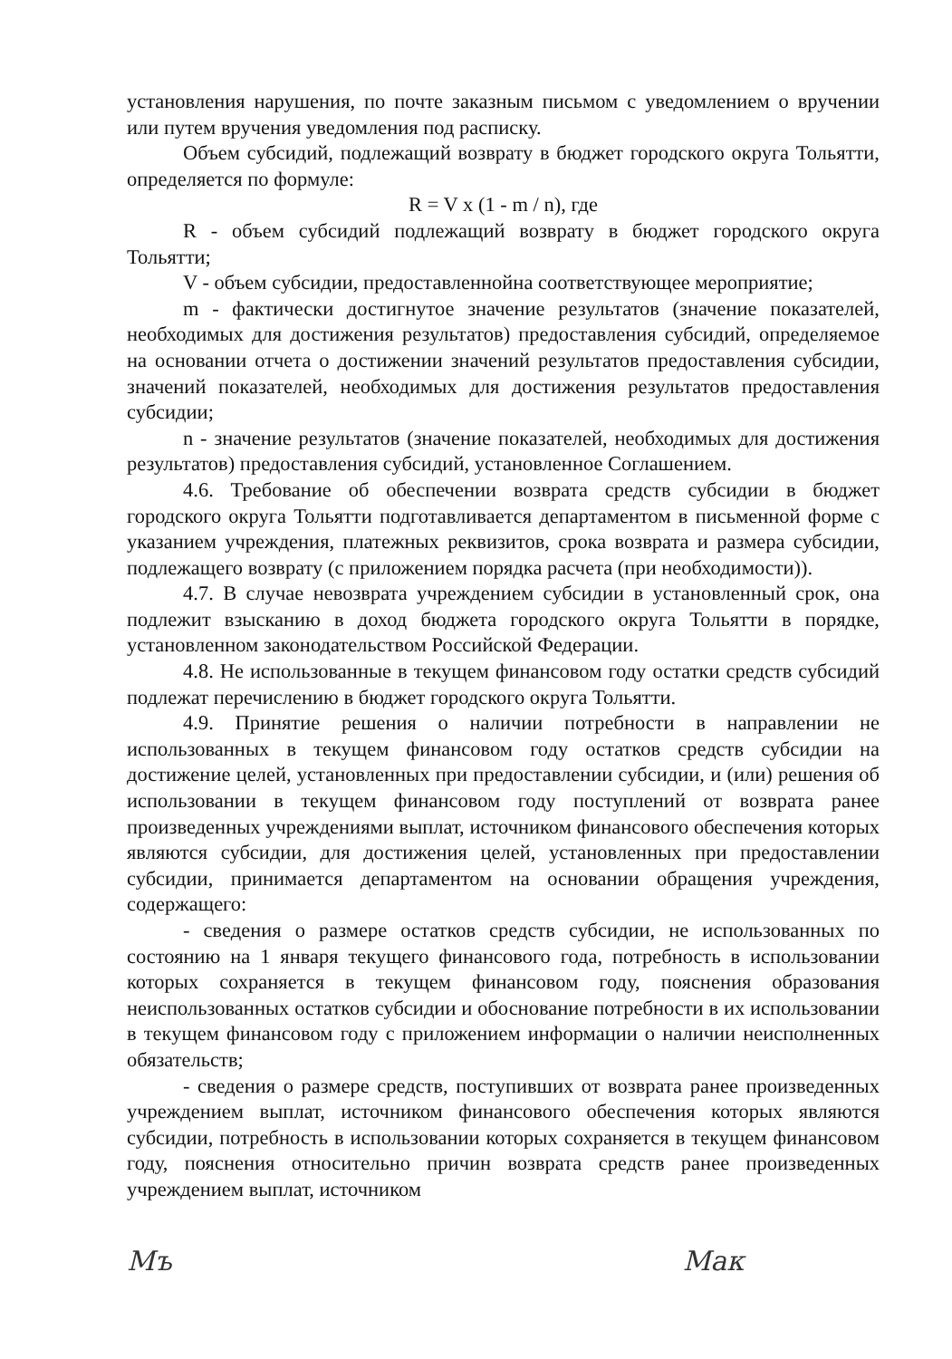установления нарушения, по почте заказным письмом с уведомлением о вручении или путем вручения уведомления под расписку.
Объем субсидий, подлежащий возврату в бюджет городского округа Тольятти, определяется по формуле:
R = V x (1 - m / n), где
R - объем субсидий подлежащий возврату в бюджет городского округа Тольятти;
V - объем субсидии, предоставленнойна соответствующее мероприятие;
m - фактически достигнутое значение результатов (значение показателей, необходимых для достижения результатов) предоставления субсидий, определяемое на основании отчета о достижении значений результатов предоставления субсидии, значений показателей, необходимых для достижения результатов предоставления субсидии;
n - значение результатов (значение показателей, необходимых для достижения результатов) предоставления субсидий, установленное Соглашением.
4.6. Требование об обеспечении возврата средств субсидии в бюджет городского округа Тольятти подготавливается департаментом в письменной форме с указанием учреждения, платежных реквизитов, срока возврата и размера субсидии, подлежащего возврату (с приложением порядка расчета (при необходимости)).
4.7. В случае невозврата учреждением субсидии в установленный срок, она подлежит взысканию в доход бюджета городского округа Тольятти в порядке, установленном законодательством Российской Федерации.
4.8. Не использованные в текущем финансовом году остатки средств субсидий подлежат перечислению в бюджет городского округа Тольятти.
4.9. Принятие решения о наличии потребности в направлении не использованных в текущем финансовом году остатков средств субсидии на достижение целей, установленных при предоставлении субсидии, и (или) решения об использовании в текущем финансовом году поступлений от возврата ранее произведенных учреждениями выплат, источником финансового обеспечения которых являются субсидии, для достижения целей, установленных при предоставлении субсидии, принимается департаментом на основании обращения учреждения, содержащего:
- сведения о размере остатков средств субсидии, не использованных по состоянию на 1 января текущего финансового года, потребность в использовании которых сохраняется в текущем финансовом году, пояснения образования неиспользованных остатков субсидии и обоснование потребности в их использовании в текущем финансовом году с приложением информации о наличии неисполненных обязательств;
- сведения о размере средств, поступивших от возврата ранее произведенных учреждением выплат, источником финансового обеспечения которых являются субсидии, потребность в использовании которых сохраняется в текущем финансовом году, пояснения относительно причин возврата средств ранее произведенных учреждением выплат, источником
Мъ Мак